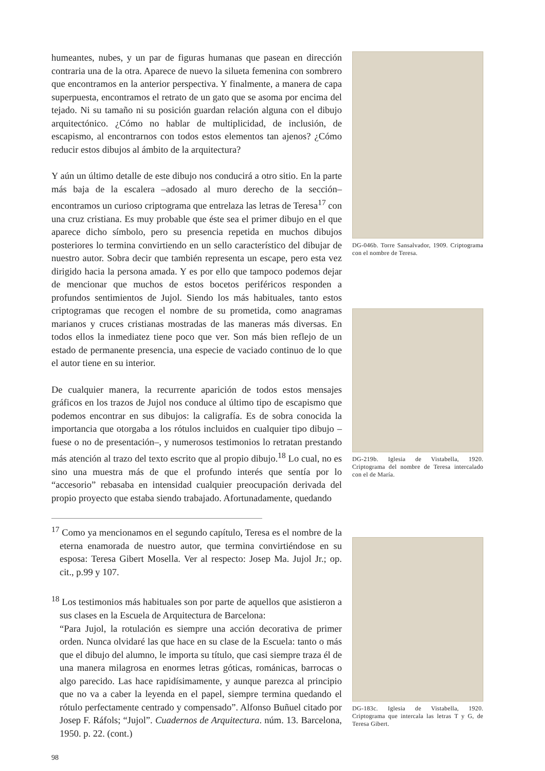humeantes, nubes, y un par de figuras humanas que pasean en dirección contraria una de la otra. Aparece de nuevo la silueta femenina con sombrero que encontramos en la anterior perspectiva. Y finalmente, a manera de capa superpuesta, encontramos el retrato de un gato que se asoma por encima del tejado. Ni su tamaño ni su posición guardan relación alguna con el dibujo arquitectónico. ¿Cómo no hablar de multiplicidad, de inclusión, de escapismo, al encontrarnos con todos estos elementos tan ajenos? ¿Cómo reducir estos dibujos al ámbito de la arquitectura?
Y aún un último detalle de este dibujo nos conducirá a otro sitio. En la parte más baja de la escalera –adosado al muro derecho de la sección– encontramos un curioso criptograma que entrelaza las letras de Teresa<sup>17</sup> con una cruz cristiana. Es muy probable que éste sea el primer dibujo en el que aparece dicho símbolo, pero su presencia repetida en muchos dibujos posteriores lo termina convirtiendo en un sello característico del dibujar de nuestro autor. Sobra decir que también representa un escape, pero esta vez dirigido hacia la persona amada. Y es por ello que tampoco podemos dejar de mencionar que muchos de estos bocetos periféricos responden a profundos sentimientos de Jujol. Siendo los más habituales, tanto estos criptogramas que recogen el nombre de su prometida, como anagramas marianos y cruces cristianas mostradas de las maneras más diversas. En todos ellos la inmediatez tiene poco que ver. Son más bien reflejo de un estado de permanente presencia, una especie de vaciado continuo de lo que el autor tiene en su interior.
De cualquier manera, la recurrente aparición de todos estos mensajes gráficos en los trazos de Jujol nos conduce al último tipo de escapismo que podemos encontrar en sus dibujos: la caligrafía. Es de sobra conocida la importancia que otorgaba a los rótulos incluidos en cualquier tipo dibujo –fuese o no de presentación–, y numerosos testimonios lo retratan prestando más atención al trazo del texto escrito que al propio dibujo.<sup>18</sup> Lo cual, no es sino una muestra más de que el profundo interés que sentía por lo “accesorio” rebasaba en intensidad cualquier preocupación derivada del propio proyecto que estaba siendo trabajado. Afortunadamente, quedando
<sup>17</sup> Como ya mencionamos en el segundo capítulo, Teresa es el nombre de la eterna enamorada de nuestro autor, que termina convirtiéndose en su esposa: Teresa Gibert Mosella. Ver al respecto: Josep Ma. Jujol Jr.; op. cit., p.99 y 107.
<sup>18</sup> Los testimonios más habituales son por parte de aquellos que asistieron a sus clases en la Escuela de Arquitectura de Barcelona:
“Para Jujol, la rotulación es siempre una acción decorativa de primer orden. Nunca olvidaré las que hace en su clase de la Escuela: tanto o más que el dibujo del alumno, le importa su título, que casi siempre traza él de una manera milagrosa en enormes letras góticas, románicas, barrocas o algo parecido. Las hace rapidísimamente, y aunque parezca al principio que no va a caber la leyenda en el papel, siempre termina quedando el rótulo perfectamente centrado y compensado”. Alfonso Buñuel citado por Josep F. Ráfols; “Jujol”. Cuadernos de Arquitectura. núm. 13. Barcelona, 1950. p. 22. (cont.)
98
DG-046b. Torre Sansalvador, 1909. Criptograma con el nombre de Teresa.
DG-219b. Iglesia de Vistabella, 1920. Criptograma del nombre de Teresa intercalado con el de María.
DG-183c. Iglesia de Vistabella, 1920. Criptograma que intercala las letras T y G, de Teresa Gibert.